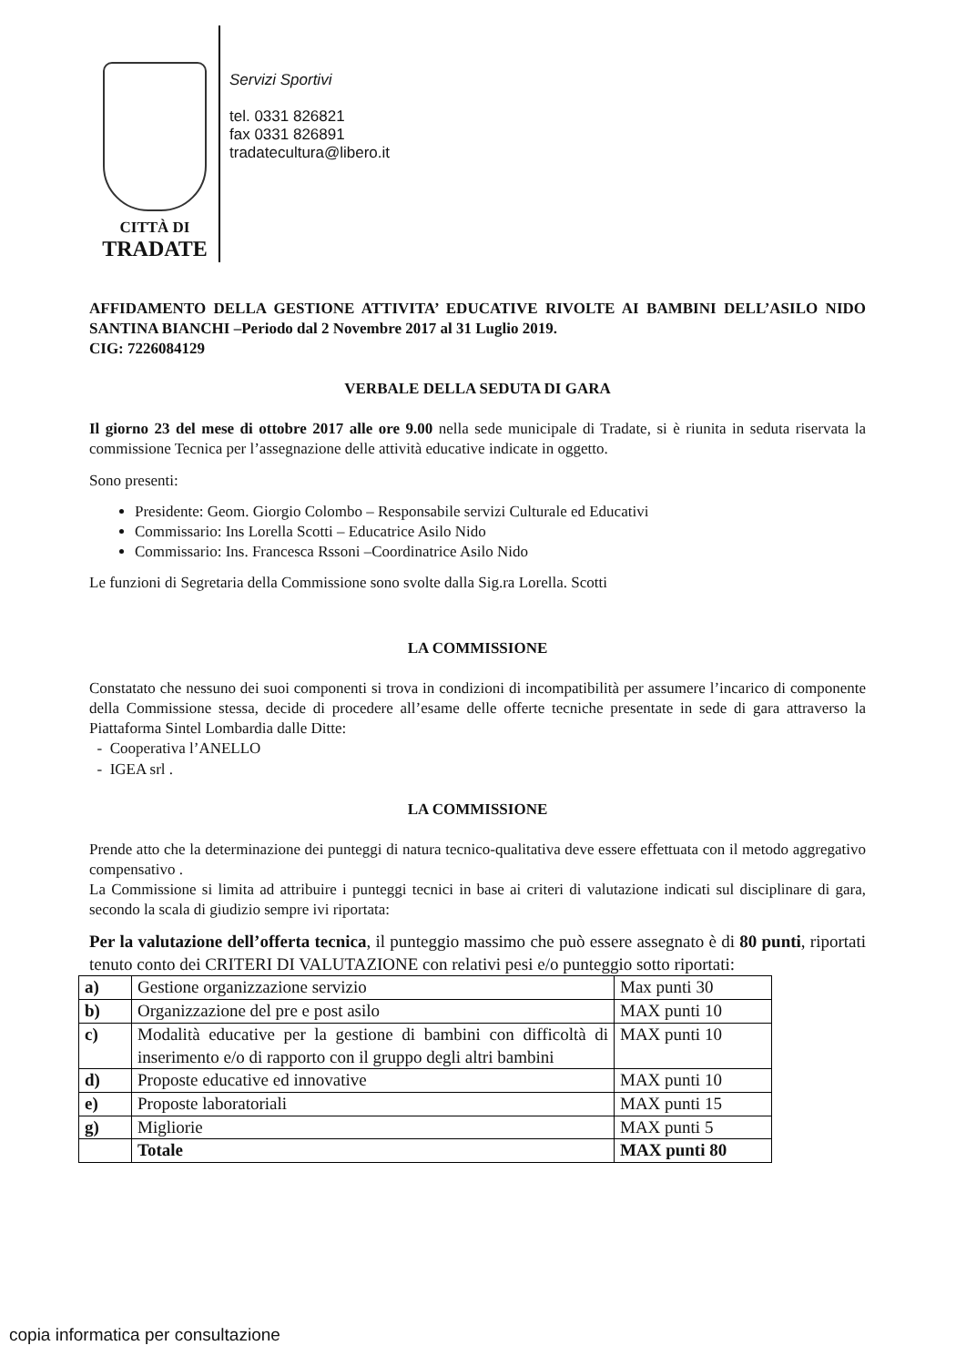CITTÀ DI
TRADATE
Servizi Sportivi
tel. 0331 826821
fax 0331 826891
tradatecultura@libero.it
AFFIDAMENTO DELLA GESTIONE ATTIVITA’ EDUCATIVE RIVOLTE AI BAMBINI DELL’ASILO NIDO SANTINA BIANCHI –Periodo dal 2 Novembre 2017 al 31 Luglio 2019.
CIG: 7226084129
VERBALE DELLA SEDUTA DI GARA
Il giorno 23 del mese di ottobre 2017 alle ore 9.00 nella sede municipale di Tradate, si è riunita in seduta riservata la commissione Tecnica per l’assegnazione delle attività educative indicate in oggetto.
Sono presenti:
Presidente: Geom. Giorgio Colombo – Responsabile servizi Culturale ed Educativi
Commissario: Ins Lorella Scotti – Educatrice Asilo Nido
Commissario: Ins. Francesca Rssoni –Coordinatrice Asilo Nido
Le funzioni di Segretaria della Commissione sono svolte dalla Sig.ra Lorella. Scotti
LA COMMISSIONE
Constatato che nessuno dei suoi componenti si trova in condizioni di incompatibilità per assumere l’incarico di componente della Commissione stessa, decide di procedere all’esame delle offerte tecniche presentate in sede di gara attraverso la Piattaforma Sintel Lombardia dalle Ditte:
- Cooperativa l’ANELLO
- IGEA srl .
LA COMMISSIONE
Prende atto che la determinazione dei punteggi di natura tecnico-qualitativa deve essere effettuata con il metodo aggregativo compensativo .
La Commissione si limita ad attribuire i punteggi tecnici in base ai criteri di valutazione indicati sul disciplinare di gara, secondo la scala di giudizio sempre ivi riportata:
Per la valutazione dell’offerta tecnica, il punteggio massimo che può essere assegnato è di 80 punti, riportati tenuto conto dei CRITERI DI VALUTAZIONE con relativi pesi e/o punteggio sotto riportati:
| a) | Gestione organizzazione servizio | Max punti 30 |
| b) | Organizzazione del pre e post asilo | MAX punti 10 |
| c) | Modalità educative per la gestione di bambini con difficoltà di inserimento e/o di rapporto con il gruppo degli altri bambini | MAX punti 10 |
| d) | Proposte educative ed innovative | MAX punti 10 |
| e) | Proposte laboratoriali | MAX punti 15 |
| g) | Migliorie | MAX punti 5 |
| | Totale | MAX punti 80 |
copia informatica per consultazione